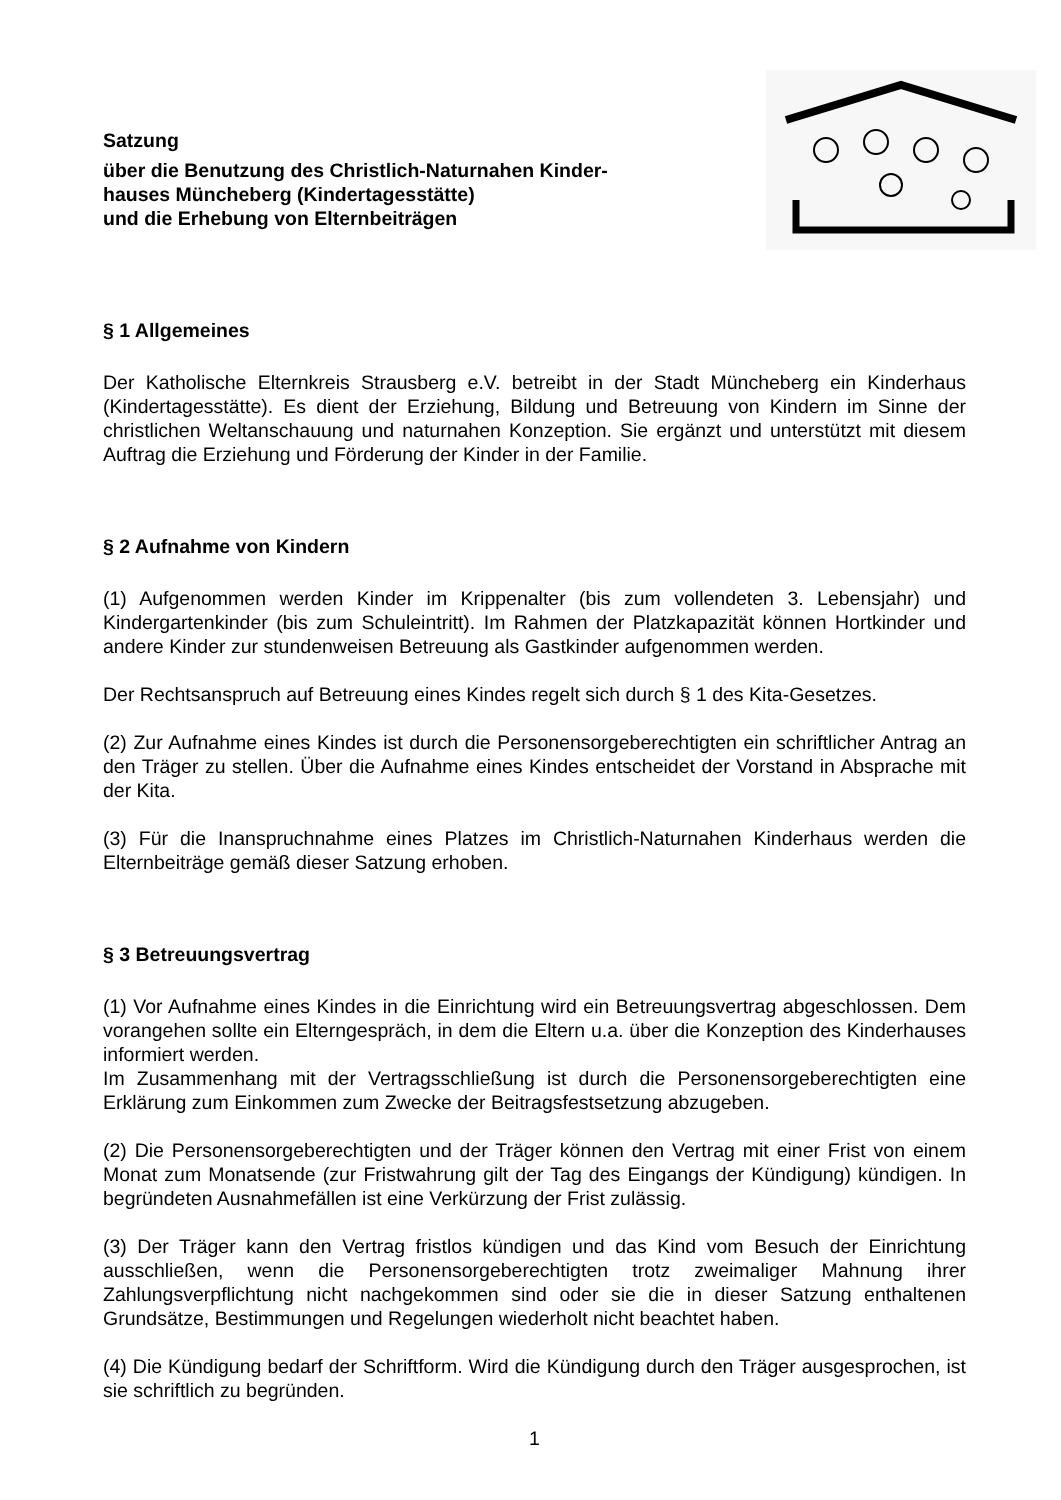Satzung
über die Benutzung des Christlich-Naturnahen Kinder-
hauses Müncheberg (Kindertagesstätte)
und die Erhebung von Elternbeiträgen
§ 1 Allgemeines
Der Katholische Elternkreis Strausberg e.V. betreibt in der Stadt Müncheberg ein Kinderhaus (Kindertagesstätte). Es dient der Erziehung, Bildung und Betreuung von Kindern im Sinne der christlichen Weltanschauung und naturnahen Konzeption. Sie ergänzt und unterstützt mit diesem Auftrag die Erziehung und Förderung der Kinder in der Familie.
§ 2 Aufnahme von Kindern
(1) Aufgenommen werden Kinder im Krippenalter (bis zum vollendeten 3. Lebensjahr) und Kindergartenkinder (bis zum Schuleintritt). Im Rahmen der Platzkapazität können Hortkinder und andere Kinder zur stundenweisen Betreuung als Gastkinder aufgenommen werden.
Der Rechtsanspruch auf Betreuung eines Kindes regelt sich durch § 1 des Kita-Gesetzes.
(2) Zur Aufnahme eines Kindes ist durch die Personensorgeberechtigten ein schriftlicher Antrag an den Träger zu stellen. Über die Aufnahme eines Kindes entscheidet der Vorstand in Absprache mit der Kita.
(3) Für die Inanspruchnahme eines Platzes im Christlich-Naturnahen Kinderhaus werden die Elternbeiträge gemäß dieser Satzung erhoben.
§ 3 Betreuungsvertrag
(1) Vor Aufnahme eines Kindes in die Einrichtung wird ein Betreuungsvertrag abgeschlossen. Dem vorangehen sollte ein Elterngespräch, in dem die Eltern u.a. über die Konzeption des Kinderhauses informiert werden.
Im Zusammenhang mit der Vertragsschließung ist durch die Personensorgeberechtigten eine Erklärung zum Einkommen zum Zwecke der Beitragsfestsetzung abzugeben.
(2) Die Personensorgeberechtigten und der Träger können den Vertrag mit einer Frist von einem Monat zum Monatsende (zur Fristwahrung gilt der Tag des Eingangs der Kündigung) kündigen. In begründeten Ausnahmefällen ist eine Verkürzung der Frist zulässig.
(3) Der Träger kann den Vertrag fristlos kündigen und das Kind vom Besuch der Einrichtung ausschließen, wenn die Personensorgeberechtigten trotz zweimaliger Mahnung ihrer Zahlungsverpflichtung nicht nachgekommen sind oder sie die in dieser Satzung enthaltenen Grundsätze, Bestimmungen und Regelungen wiederholt nicht beachtet haben.
(4) Die Kündigung bedarf der Schriftform. Wird die Kündigung durch den Träger ausgesprochen, ist sie schriftlich zu begründen.
1